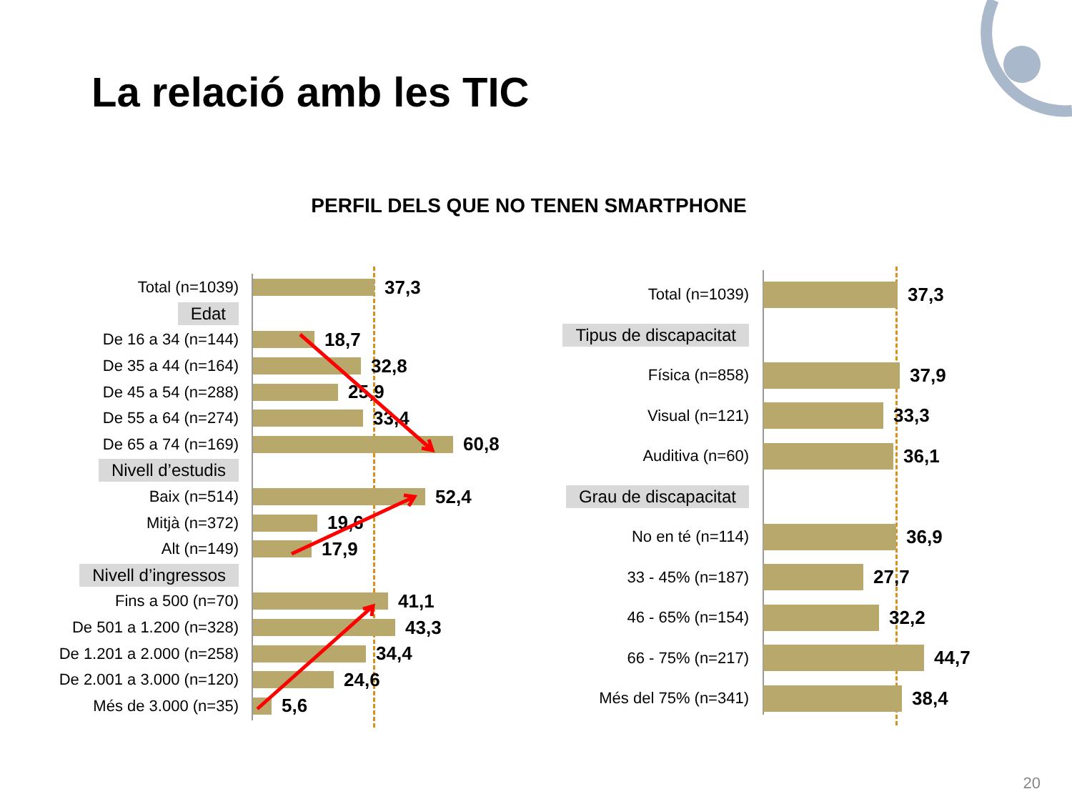La relació amb les TIC
PERFIL DELS QUE NO TENEN SMARTPHONE
Total (n=1039)
37,3
Edat
De 16 a 34 (n=144)
18,7
De 35 a 44 (n=164)
32,8
De 45 a 54 (n=288)
25,9
De 55 a 64 (n=274)
33,4
De 65 a 74 (n=169)
60,8
Nivell d’estudis
Baix (n=514)
52,4
Mitjà (n=372)
19,6
Alt (n=149)
17,9
Nivell d’ingressos
Fins a 500 (n=70)
41,1
De 501 a 1.200 (n=328)
43,3
De 1.201 a 2.000 (n=258)
34,4
De 2.001 a 3.000 (n=120)
24,6
Més de 3.000 (n=35)
5,6
Total (n=1039)
37,3
Tipus de discapacitat
Física (n=858)
37,9
Visual (n=121)
33,3
Auditiva (n=60)
36,1
Grau de discapacitat
No en té (n=114)
36,9
33 - 45% (n=187)
27,7
46 - 65% (n=154)
32,2
66 - 75% (n=217)
44,7
Més del 75% (n=341)
38,4
20